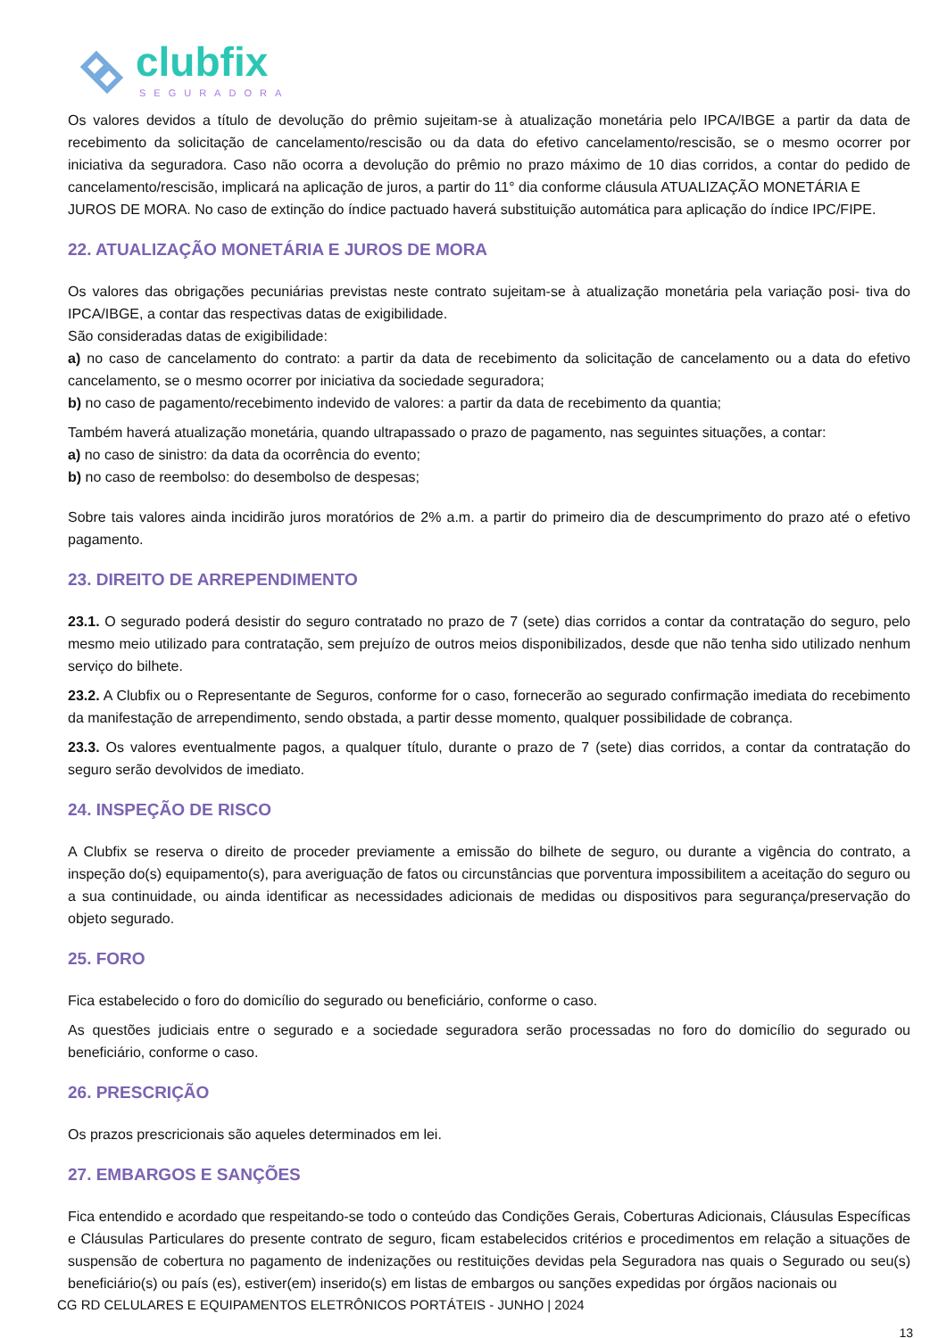clubfix
SEGURADORA
Os valores devidos a título de devolução do prêmio sujeitam-se à atualização monetária pelo IPCA/IBGE a partir da data de recebimento da solicitação de cancelamento/rescisão ou da data do efetivo cancelamento/rescisão, se o mesmo ocorrer por iniciativa da seguradora. Caso não ocorra a devolução do prêmio no prazo máximo de 10 dias corridos, a contar do pedido de cancelamento/rescisão, implicará na aplicação de juros, a partir do 11° dia conforme cláusula ATUALIZAÇÃO MONETÁRIA E
JUROS DE MORA. No caso de extinção do índice pactuado haverá substituição automática para aplicação do índice IPC/FIPE.
22. ATUALIZAÇÃO MONETÁRIA E JUROS DE MORA
Os valores das obrigações pecuniárias previstas neste contrato sujeitam-se à atualização monetária pela variação posi- tiva do IPCA/IBGE, a contar das respectivas datas de exigibilidade.
São consideradas datas de exigibilidade:
a) no caso de cancelamento do contrato: a partir da data de recebimento da solicitação de cancelamento ou a data do efetivo cancelamento, se o mesmo ocorrer por iniciativa da sociedade seguradora;
b) no caso de pagamento/recebimento indevido de valores: a partir da data de recebimento da quantia;
Também haverá atualização monetária, quando ultrapassado o prazo de pagamento, nas seguintes situações, a contar:
a) no caso de sinistro: da data da ocorrência do evento;
b) no caso de reembolso: do desembolso de despesas;
Sobre tais valores ainda incidirão juros moratórios de 2% a.m. a partir do primeiro dia de descumprimento do prazo até o efetivo pagamento.
23. DIREITO DE ARREPENDIMENTO
23.1. O segurado poderá desistir do seguro contratado no prazo de 7 (sete) dias corridos a contar da contratação do seguro, pelo mesmo meio utilizado para contratação, sem prejuízo de outros meios disponibilizados, desde que não tenha sido utilizado nenhum serviço do bilhete.
23.2. A Clubfix ou o Representante de Seguros, conforme for o caso, fornecerão ao segurado confirmação imediata do recebimento da manifestação de arrependimento, sendo obstada, a partir desse momento, qualquer possibilidade de cobrança.
23.3. Os valores eventualmente pagos, a qualquer título, durante o prazo de 7 (sete) dias corridos, a contar da contratação do seguro serão devolvidos de imediato.
24. INSPEÇÃO DE RISCO
A Clubfix se reserva o direito de proceder previamente a emissão do bilhete de seguro, ou durante a vigência do contrato, a inspeção do(s) equipamento(s), para averiguação de fatos ou circunstâncias que porventura impossibilitem a aceitação do seguro ou a sua continuidade, ou ainda identificar as necessidades adicionais de medidas ou dispositivos para segurança/preservação do objeto segurado.
25. FORO
Fica estabelecido o foro do domicílio do segurado ou beneficiário, conforme o caso.
As questões judiciais entre o segurado e a sociedade seguradora serão processadas no foro do domicílio do segurado ou beneficiário, conforme o caso.
26. PRESCRIÇÃO
Os prazos prescricionais são aqueles determinados em lei.
27. EMBARGOS E SANÇÕES
Fica entendido e acordado que respeitando-se todo o conteúdo das Condições Gerais, Coberturas Adicionais, Cláusulas Específicas e Cláusulas Particulares do presente contrato de seguro, ficam estabelecidos critérios e procedimentos em relação a situações de suspensão de cobertura no pagamento de indenizações ou restituições devidas pela Seguradora nas quais o Segurado ou seu(s) beneficiário(s) ou país (es), estiver(em) inserido(s) em listas de embargos ou sanções expedidas por órgãos nacionais ou
CG RD CELULARES E EQUIPAMENTOS ELETRÔNICOS PORTÁTEIS - JUNHO | 2024
13